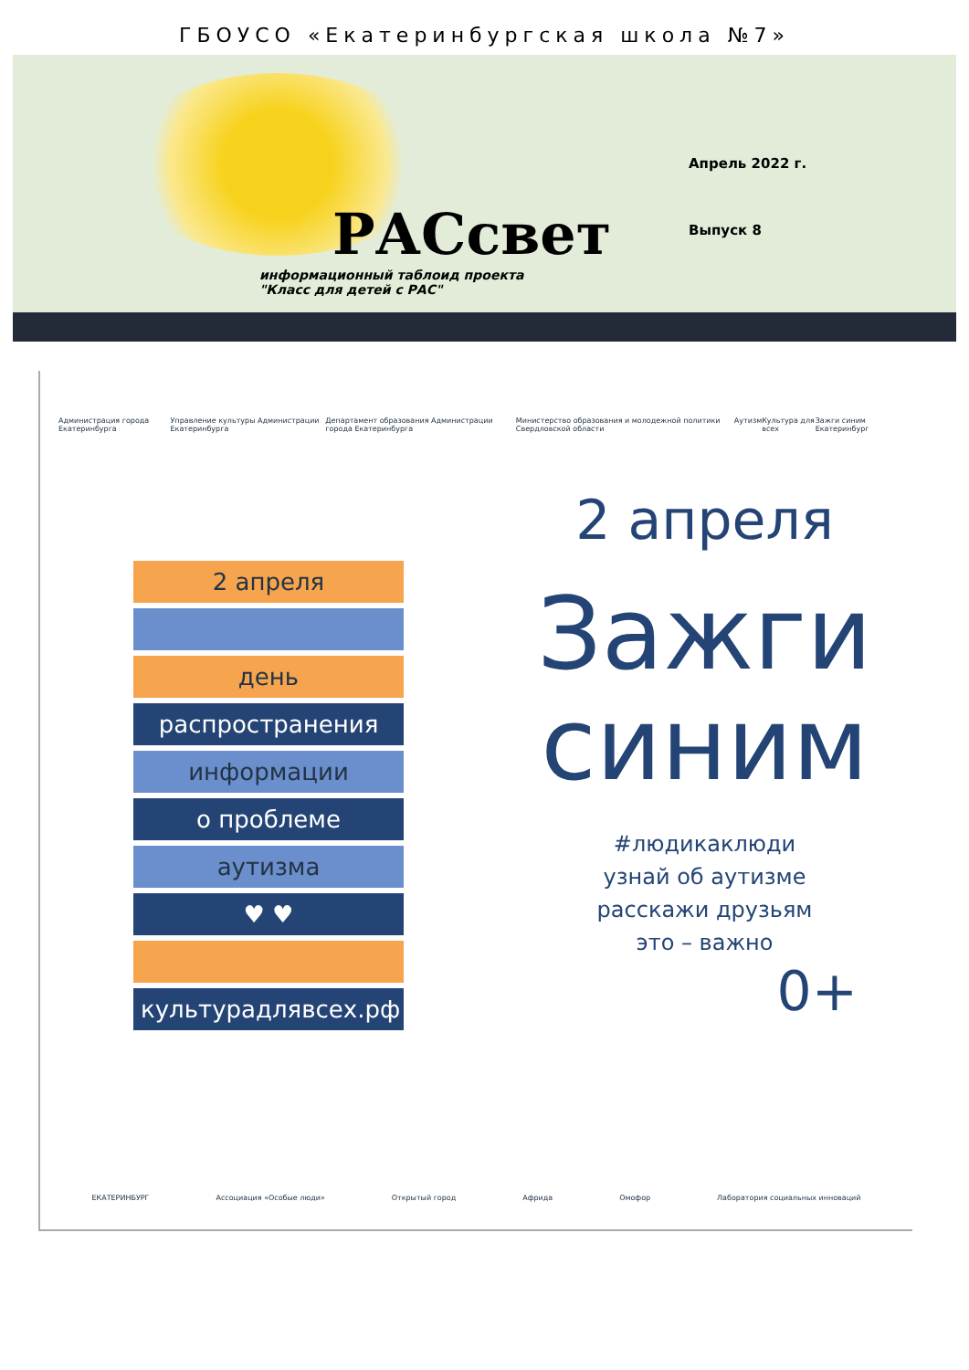ГБОУСО «Екатеринбургская школа №7»
РАСсвет
информационный таблоид проекта
"Класс для детей с РАС"
Апрель 2022 г.
Выпуск 8
Администрация города Екатеринбурга Управление культуры Администрации Екатеринбурга Департамент образования Администрации города Екатеринбурга Министерство образования и молодежной политики Свердловской области Аутизм Культура для всех Зажги синим Екатеринбург
2 апреля
день
распространения
информации
о проблеме
аутизма
♥ ♥
культурадлявсех.рф
2 апреля
Зажги
синим
#людикаклюди
узнай об аутизме
расскажи друзьям
это – важно
0+
ЕКАТЕРИНБУРГ Ассоциация «Особые люди» Открытый город Африда Омофор Лаборатория социальных инноваций